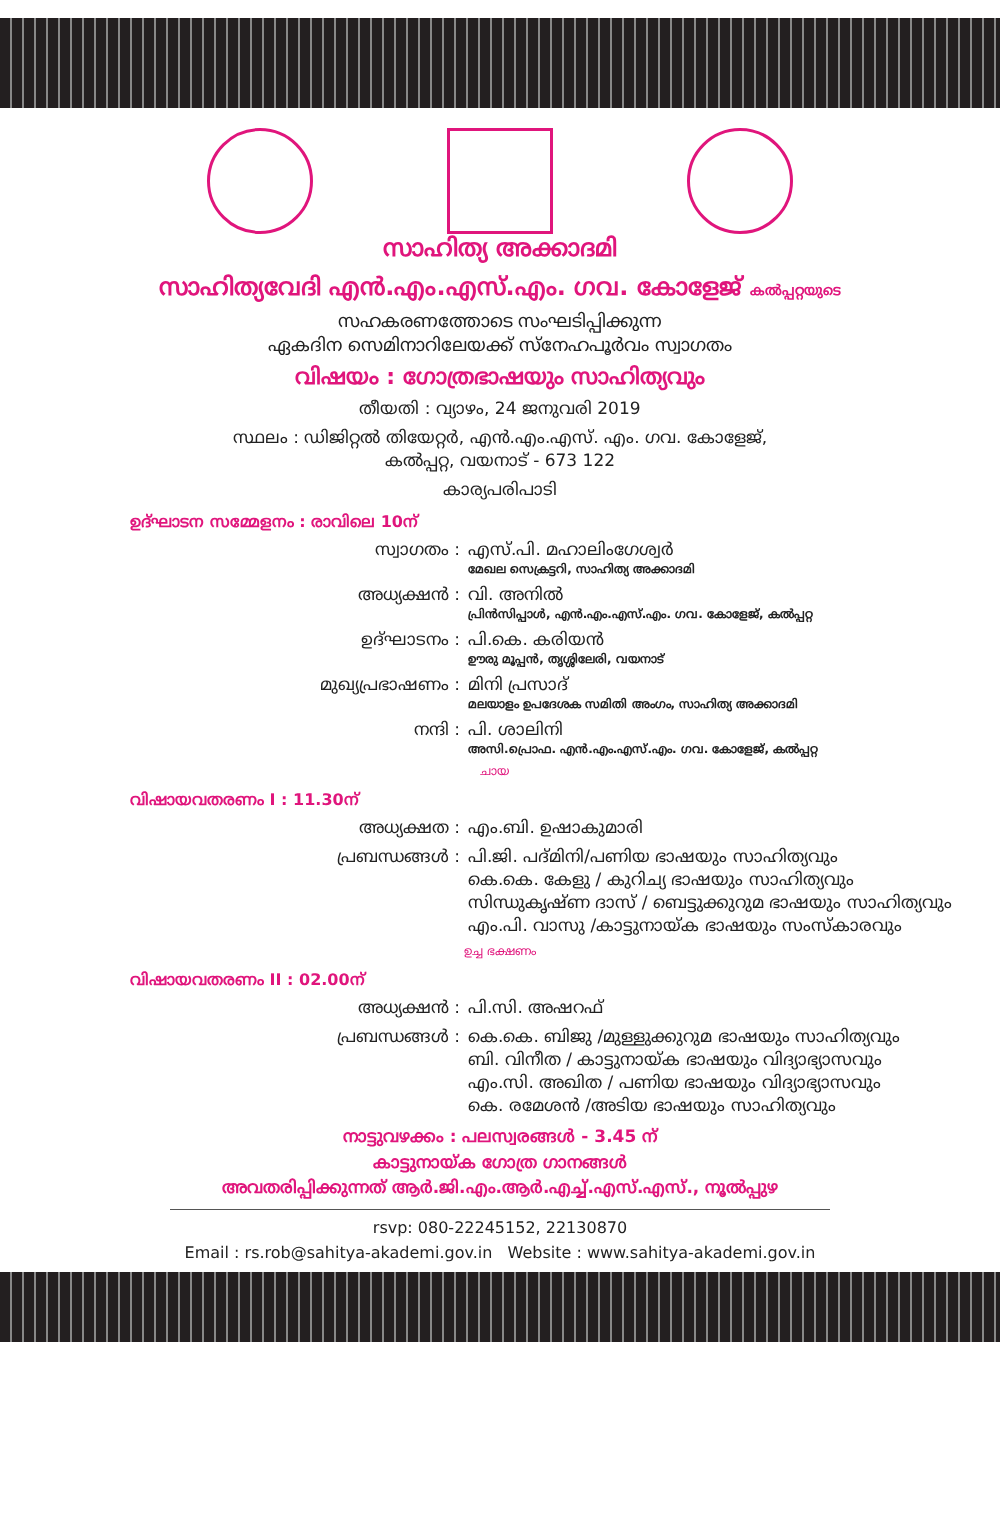സാഹിത്യ അക്കാദമി
സാഹിത്യവേദി എൻ.എം.എസ്.എം. ഗവ. കോളേജ് കൽപ്പറ്റയുടെ
സഹകരണത്തോടെ സംഘടിപ്പിക്കുന്ന
ഏകദിന സെമിനാറിലേയക്ക് സ്നേഹപൂർവം സ്വാഗതം
വിഷയം : ഗോത്രഭാഷയും സാഹിത്യവും
തീയതി : വ്യാഴം, 24 ജനുവരി 2019
സ്ഥലം : ഡിജിറ്റൽ തിയേറ്റർ, എൻ.എം.എസ്. എം. ഗവ. കോളേജ്,
കൽപ്പറ്റ, വയനാട് - 673 122
കാര്യപരിപാടി
ഉദ്ഘാടന സമ്മേളനം : രാവിലെ 10ന്
സ്വാഗതം : എസ്.പി. മഹാലിംഗേശ്വർ
മേഖല സെക്രട്ടറി, സാഹിത്യ അക്കാദമി
അധ്യക്ഷൻ : വി. അനിൽ
പ്രിൻസിപ്പാൾ, എൻ.എം.എസ്.എം. ഗവ. കോളേജ്, കൽപ്പറ്റ
ഉദ്ഘാടനം : പി.കെ. കരിയൻ
ഊരു മൂപ്പൻ, തൃശ്ശിലേരി, വയനാട്
മുഖ്യപ്രഭാഷണം : മിനി പ്രസാദ്
മലയാളം ഉപദേശക സമിതി അംഗം, സാഹിത്യ അക്കാദമി
നന്ദി : പി. ശാലിനി
അസി.പ്രൊഫ. എൻ.എം.എസ്.എം. ഗവ. കോളേജ്, കൽപ്പറ്റ
ചായ
വിഷായവതരണം I : 11.30ന്
അധ്യക്ഷത : എം.ബി. ഉഷാകുമാരി
പ്രബന്ധങ്ങൾ : പി.ജി. പദ്മിനി/പണിയ ഭാഷയും സാഹിത്യവും
കെ.കെ. കേളു / കുറിച്യ ഭാഷയും സാഹിത്യവും
സിന്ധുകൃഷ്ണ ദാസ് / ബെട്ടുക്കുറുമ ഭാഷയും സാഹിത്യവും
എം.പി. വാസു /കാട്ടുനായ്ക ഭാഷയും സംസ്കാരവും
ഉച്ച ഭക്ഷണം
വിഷായവതരണം II : 02.00ന്
അധ്യക്ഷൻ : പി.സി. അഷറഫ്
പ്രബന്ധങ്ങൾ : കെ.കെ. ബിജു /മുള്ളുക്കുറുമ ഭാഷയും സാഹിത്യവും
ബി. വിനീത / കാട്ടുനായ്ക ഭാഷയും വിദ്യാഭ്യാസവും
എം.സി. അഖിത / പണിയ ഭാഷയും വിദ്യാഭ്യാസവും
കെ. രമേശൻ /അടിയ ഭാഷയും സാഹിത്യവും
നാട്ടുവഴക്കം : പലസ്വരങ്ങൾ - 3.45 ന്
കാട്ടുനായ്ക ഗോത്ര ഗാനങ്ങൾ
അവതരിപ്പിക്കുന്നത് ആർ.ജി.എം.ആർ.എച്ച്.എസ്.എസ്., നൂൽപ്പുഴ
rsvp: 080-22245152, 22130870
Email : rs.rob@sahitya-akademi.gov.in Website : www.sahitya-akademi.gov.in